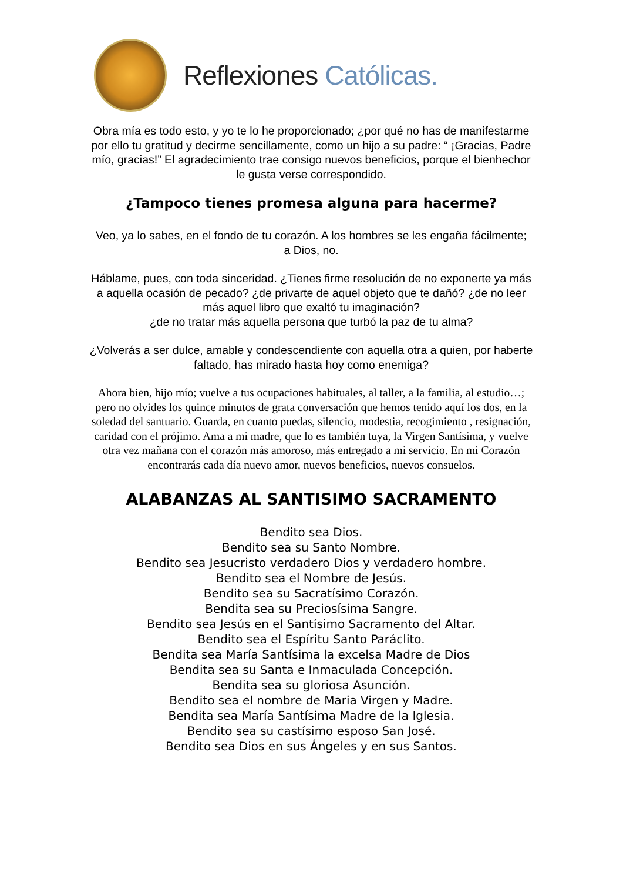Reflexiones Católicas.
Obra mía es todo esto, y yo te lo he proporcionado; ¿por qué no has de manifestarme por ello tu gratitud y decirme sencillamente, como un hijo a su padre: “ ¡Gracias, Padre mío, gracias!” El agradecimiento trae consigo nuevos beneficios, porque el bienhechor le gusta verse correspondido.
¿Tampoco tienes promesa alguna para hacerme?
Veo, ya lo sabes, en el fondo de tu corazón. A los hombres se les engaña fácilmente;
a Dios, no.
Háblame, pues, con toda sinceridad. ¿Tienes firme resolución de no exponerte ya más a aquella ocasión de pecado? ¿de privarte de aquel objeto que te dañó? ¿de no leer más aquel libro que exaltó tu imaginación?
¿de no tratar más aquella persona que turbó la paz de tu alma?
¿Volverás a ser dulce, amable y condescendiente con aquella otra a quien, por haberte faltado, has mirado hasta hoy como enemiga?
Ahora bien, hijo mío; vuelve a tus ocupaciones habituales, al taller, a la familia, al estudio…; pero no olvides los quince minutos de grata conversación que hemos tenido aquí los dos, en la soledad del santuario. Guarda, en cuanto puedas, silencio, modestia, recogimiento , resignación, caridad con el prójimo. Ama a mi madre, que lo es también tuya, la Virgen Santísima, y vuelve otra vez mañana con el corazón más amoroso, más entregado a mi servicio. En mi Corazón encontrarás cada día nuevo amor, nuevos beneficios, nuevos consuelos.
ALABANZAS AL SANTISIMO SACRAMENTO
Bendito sea Dios.
Bendito sea su Santo Nombre.
Bendito sea Jesucristo verdadero Dios y verdadero hombre.
Bendito sea el Nombre de Jesús.
Bendito sea su Sacratísimo Corazón.
Bendita sea su Preciosísima Sangre.
Bendito sea Jesús en el Santísimo Sacramento del Altar.
Bendito sea el Espíritu Santo Paráclito.
Bendita sea María Santísima la excelsa Madre de Dios
Bendita sea su Santa e Inmaculada Concepción.
Bendita sea su gloriosa Asunción.
Bendito sea el nombre de Maria Virgen y Madre.
Bendita sea María Santísima Madre de la Iglesia.
Bendito sea su castísimo esposo San José.
Bendito sea Dios en sus Ángeles y en sus Santos.